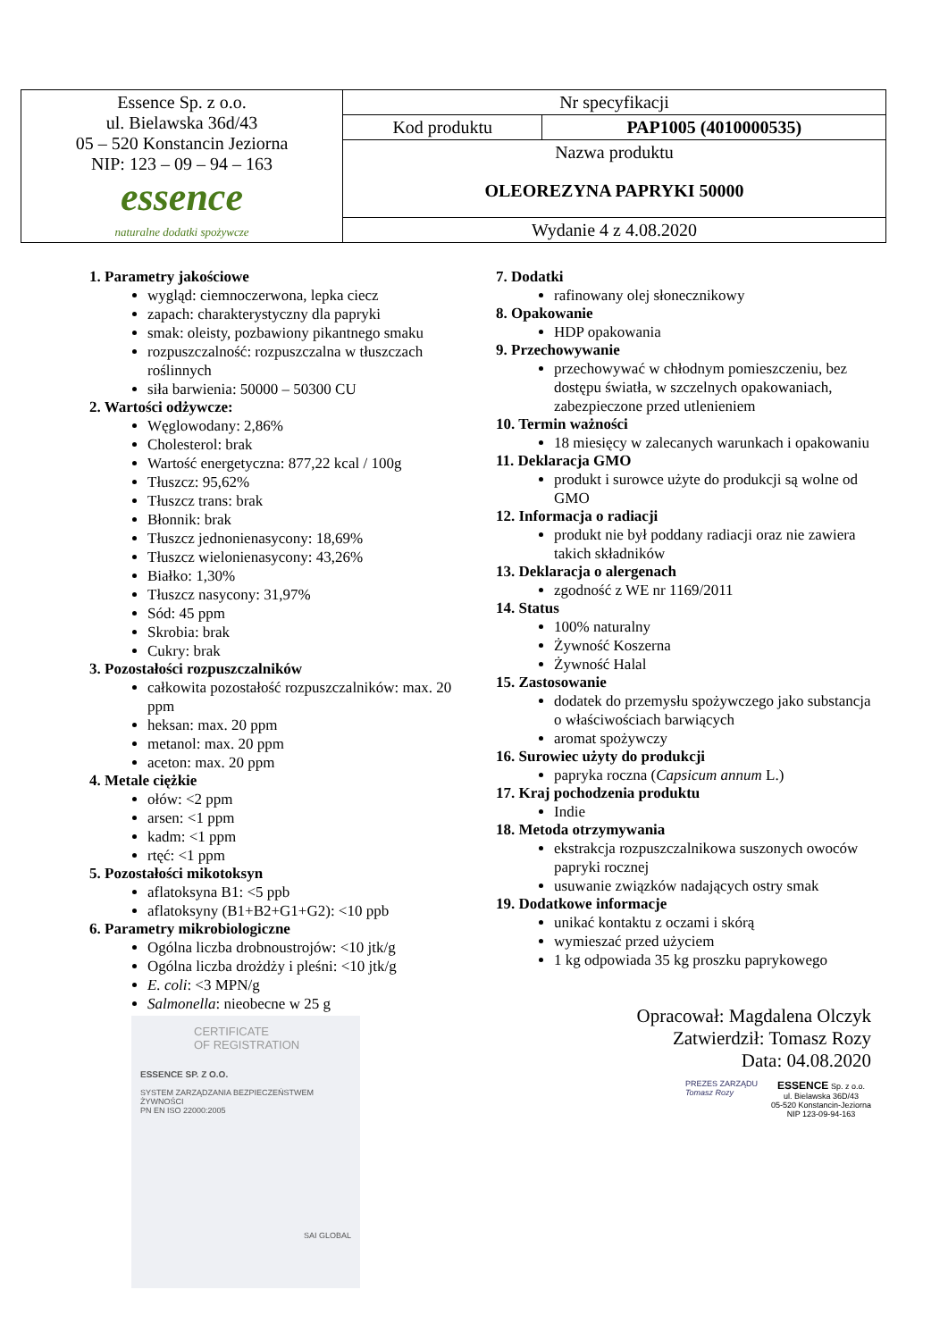| Essence Sp. z o.o. ul. Bielawska 36d/43 05 – 520 Konstancin Jeziorna NIP: 123 – 09 – 94 – 163 essence naturalne dodatki spożywcze | Nr specyfikacji | |
| | Kod produktu | PAP1005 (4010000535) |
| | Nazwa produktu | |
| | OLEOREZYNA PAPRYKI 50000 | |
| | Wydanie 4 z 4.08.2020 | |
1. Parametry jakościowe
wygląd: ciemnoczerwona, lepka ciecz
zapach: charakterystyczny dla papryki
smak: oleisty, pozbawiony pikantnego smaku
rozpuszczalność: rozpuszczalna w tłuszczach roślinnych
siła barwienia: 50000 – 50300 CU
2. Wartości odżywcze:
Węglowodany: 2,86%
Cholesterol: brak
Wartość energetyczna: 877,22 kcal / 100g
Tłuszcz: 95,62%
Tłuszcz trans: brak
Błonnik: brak
Tłuszcz jednonienasycony: 18,69%
Tłuszcz wielonienasycony: 43,26%
Białko: 1,30%
Tłuszcz nasycony: 31,97%
Sód: 45 ppm
Skrobia: brak
Cukry: brak
3. Pozostałości rozpuszczalników
całkowita pozostałość rozpuszczalników: max. 20 ppm
heksan: max. 20 ppm
metanol: max. 20 ppm
aceton: max. 20 ppm
4. Metale ciężkie
ołów: <2 ppm
arsen: <1 ppm
kadm: <1 ppm
rtęć: <1 ppm
5. Pozostałości mikotoksyn
aflatoksyna B1: <5 ppb
aflatoksyny (B1+B2+G1+G2): <10 ppb
6. Parametry mikrobiologiczne
Ogólna liczba drobnoustrojów: <10 jtk/g
Ogólna liczba drożdży i pleśni: <10 jtk/g
E. coli: <3 MPN/g
Salmonella: nieobecne w 25 g
CERTIFICATE
OF REGISTRATION
ESSENCE SP. Z O.O.
SYSTEM ZARZĄDZANIA BEZPIECZEŃSTWEM ŻYWNOŚCI
PN EN ISO 22000:2005
SAI GLOBAL
7. Dodatki
rafinowany olej słonecznikowy
8. Opakowanie
HDP opakowania
9. Przechowywanie
przechowywać w chłodnym pomieszczeniu, bez dostępu światła, w szczelnych opakowaniach, zabezpieczone przed utlenieniem
10. Termin ważności
18 miesięcy w zalecanych warunkach i opakowaniu
11. Deklaracja GMO
produkt i surowce użyte do produkcji są wolne od GMO
12. Informacja o radiacji
produkt nie był poddany radiacji oraz nie zawiera takich składników
13. Deklaracja o alergenach
zgodność z WE nr 1169/2011
14. Status
100% naturalny
Żywność Koszerna
Żywność Halal
15. Zastosowanie
dodatek do przemysłu spożywczego jako substancja o właściwościach barwiących
aromat spożywczy
16. Surowiec użyty do produkcji
papryka roczna (Capsicum annum L.)
17. Kraj pochodzenia produktu
Indie
18. Metoda otrzymywania
ekstrakcja rozpuszczalnikowa suszonych owoców papryki rocznej
usuwanie związków nadających ostry smak
19. Dodatkowe informacje
unikać kontaktu z oczami i skórą
wymieszać przed użyciem
1 kg odpowiada 35 kg proszku paprykowego
Opracował: Magdalena Olczyk
Zatwierdził: Tomasz Rozy
Data: 04.08.2020
PREZES ZARZĄDU
Tomasz Rozy
ESSENCE Sp. z o.o.
ul. Bielawska 36D/43
05-520 Konstancin-Jeziorna
NIP 123-09-94-163